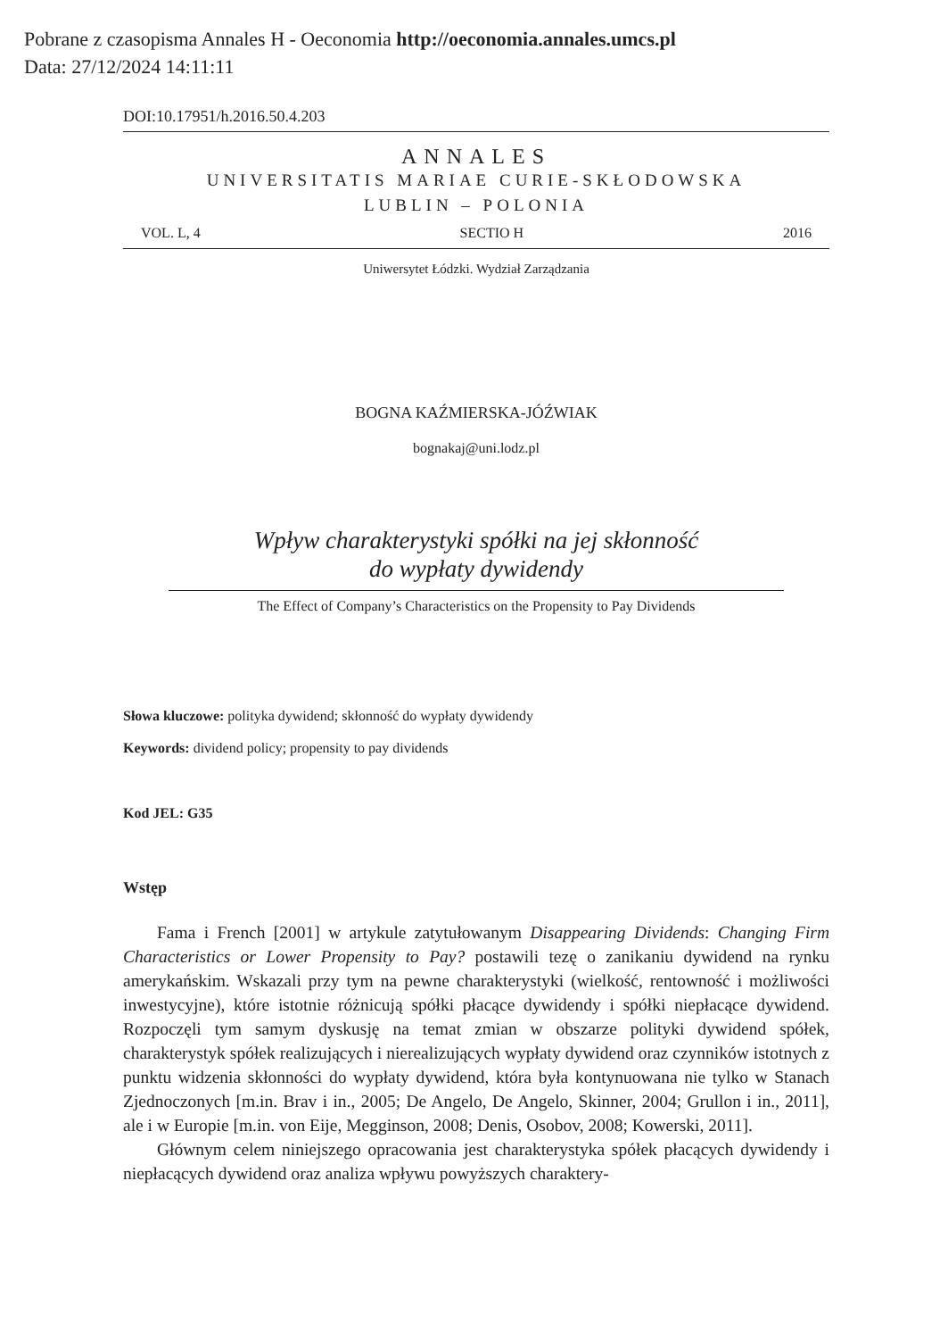Pobrane z czasopisma Annales H - Oeconomia http://oeconomia.annales.umcs.pl
Data: 27/12/2024 14:11:11
DOI:10.17951/h.2016.50.4.203
ANNALES
UNIVERSITATIS MARIAE CURIE-SKŁODOWSKA
LUBLIN – POLONIA
VOL. L, 4 SECTIO H 2016
Uniwersytet Łódzki. Wydział Zarządzania
BOGNA KAŹMIERSKA-JÓŹWIAK
bognakaj@uni.lodz.pl
Wpływ charakterystyki spółki na jej skłonność
do wypłaty dywidendy
The Effect of Company’s Characteristics on the Propensity to Pay Dividends
Słowa kluczowe: polityka dywidend; skłonność do wypłaty dywidendy
Keywords: dividend policy; propensity to pay dividends
Kod JEL: G35
Wstęp
Fama i French [2001] w artykule zatytułowanym Disappearing Dividends: Changing Firm Characteristics or Lower Propensity to Pay? postawili tezę o zanikaniu dywidend na rynku amerykańskim. Wskazali przy tym na pewne charakterystyki (wielkość, rentowność i możliwości inwestycyjne), które istotnie różnicują spółki płacące dywidendy i spółki niepłacące dywidend. Rozpoczęli tym samym dyskusję na temat zmian w obszarze polityki dywidend spółek, charakterystyk spółek realizujących i nierealizujących wypłaty dywidend oraz czynników istotnych z punktu widzenia skłonności do wypłaty dywidend, która była kontynuowana nie tylko w Stanach Zjednoczonych [m.in. Brav i in., 2005; De Angelo, De Angelo, Skinner, 2004; Grullon i in., 2011], ale i w Europie [m.in. von Eije, Megginson, 2008; Denis, Osobov, 2008; Kowerski, 2011].
Głównym celem niniejszego opracowania jest charakterystyka spółek płacących dywidendy i niepłacących dywidend oraz analiza wpływu powyższych charaktery-